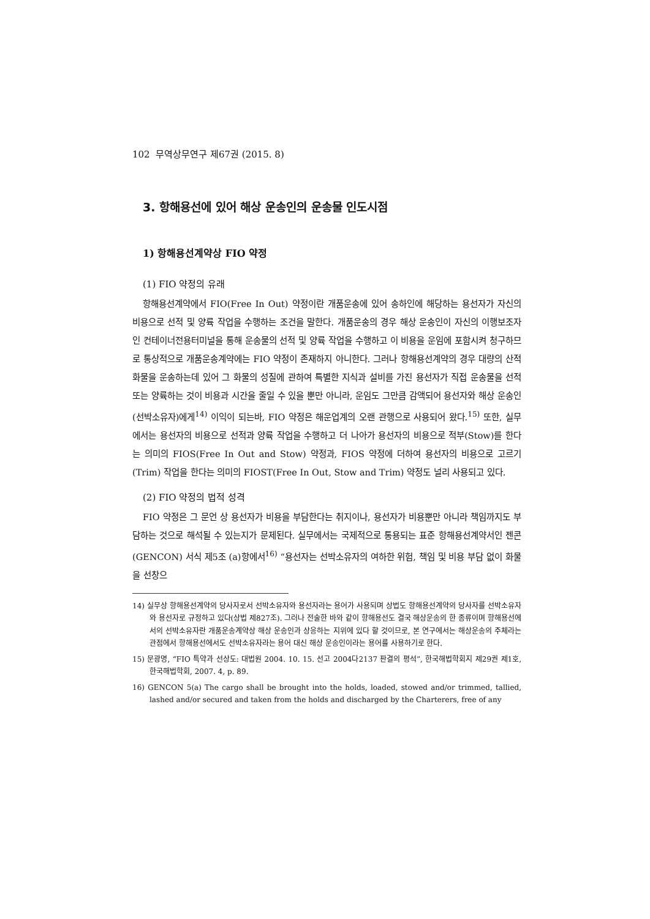102 무역상무연구 제67권 (2015. 8)
3. 항해용선에 있어 해상 운송인의 운송물 인도시점
1) 항해용선계약상 FIO 약정
(1) FIO 약정의 유래
항해용선계약에서 FIO(Free In Out) 약정이란 개품운송에 있어 송하인에 해당하는 용선자가 자신의 비용으로 선적 및 양륙 작업을 수행하는 조건을 말한다. 개품운송의 경우 해상 운송인이 자신의 이행보조자인 컨테이너전용터미널을 통해 운송물의 선적 및 양륙 작업을 수행하고 이 비용을 운임에 포함시켜 청구하므로 통상적으로 개품운송계약에는 FIO 약정이 존재하지 아니한다. 그러나 항해용선계약의 경우 대량의 산적화물을 운송하는데 있어 그 화물의 성질에 관하여 특별한 지식과 설비를 가진 용선자가 직접 운송물을 선적 또는 양륙하는 것이 비용과 시간을 줄일 수 있을 뿐만 아니라, 운임도 그만큼 감액되어 용선자와 해상 운송인(선박소유자)에게<sup>14)</sup> 이익이 되는바, FIO 약정은 해운업계의 오랜 관행으로 사용되어 왔다.<sup>15)</sup> 또한, 실무에서는 용선자의 비용으로 선적과 양륙 작업을 수행하고 더 나아가 용선자의 비용으로 적부(Stow)를 한다는 의미의 FIOS(Free In Out and Stow) 약정과, FIOS 약정에 더하여 용선자의 비용으로 고르기(Trim) 작업을 한다는 의미의 FIOST(Free In Out, Stow and Trim) 약정도 널리 사용되고 있다.
(2) FIO 약정의 법적 성격
FIO 약정은 그 문언 상 용선자가 비용을 부담한다는 취지이나, 용선자가 비용뿐만 아니라 책임까지도 부담하는 것으로 해석될 수 있는지가 문제된다. 실무에서는 국제적으로 통용되는 표준 항해용선계약서인 젠콘(GENCON) 서식 제5조 (a)항에서<sup>16)</sup> “용선자는 선박소유자의 여하한 위험, 책임 및 비용 부담 없이 화물을 선창으
14) 실무상 항해용선계약의 당사자로서 선박소유자와 용선자라는 용어가 사용되며 상법도 항해용선계약의 당사자를 선박소유자와 용선자로 규정하고 있다(상법 제827조). 그러나 전술한 바와 같이 항해용선도 결국 해상운송의 한 종류이며 항해용선에서의 선박소유자란 개품운송계약상 해상 운송인과 상응하는 지위에 있다 할 것이므로, 본 연구에서는 해상운송의 주체라는 관점에서 항해용선에서도 선박소유자라는 용어 대신 해상 운송인이라는 용어를 사용하기로 한다.
15) 문광명, “FIO 특약과 선상도: 대법원 2004. 10. 15. 선고 2004다2137 판결의 평석”, 한국해법학회지 제29권 제1호, 한국해법학회, 2007. 4, p. 89.
16) GENCON 5(a) The cargo shall be brought into the holds, loaded, stowed and/or trimmed, tallied, lashed and/or secured and taken from the holds and discharged by the Charterers, free of any